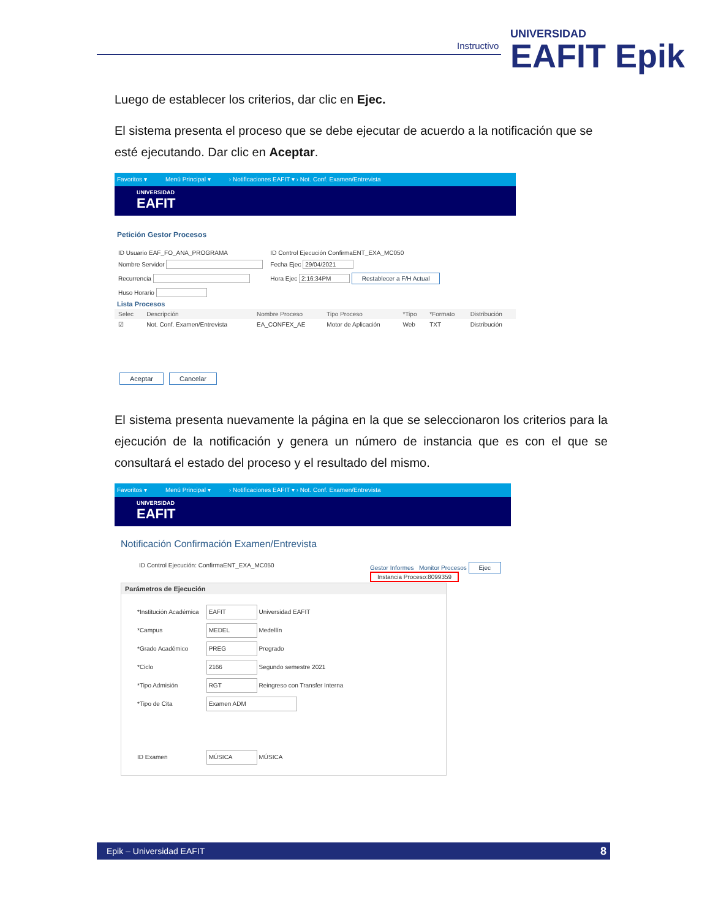Instructivo UNIVERSIDAD
EAFIT Epik
Luego de establecer los criterios, dar clic en Ejec.
El sistema presenta el proceso que se debe ejecutar de acuerdo a la notificación que se esté ejecutando. Dar clic en Aceptar.
Favoritos ▾ Menú Principal ▾ › Notificaciones EAFIT ▾ › Not. Conf. Examen/Entrevista
UNIVERSIDAD
EAFIT
Petición Gestor Procesos
| ID Usuario EAF_FO_ANA_PROGRAMA | ID Control Ejecución ConfirmaENT_EXA_MC050 |
| Nombre Servidor | Fecha Ejec 29/04/2021 |
| Recurrencia | Hora Ejec 2:16:34PM Restablecer a F/H Actual |
| Huso Horario | |
Lista Procesos
| Selec | Descripción | Nombre Proceso | Tipo Proceso | *Tipo | *Formato | Distribución |
| --- | --- | --- | --- | --- | --- | --- |
| ☑ | Not. Conf. Examen/Entrevista | EA_CONFEX_AE | Motor de Aplicación | Web | TXT | Distribución |
Aceptar Cancelar
El sistema presenta nuevamente la página en la que se seleccionaron los criterios para la ejecución de la notificación y genera un número de instancia que es con el que se consultará el estado del proceso y el resultado del mismo.
Favoritos ▾ Menú Principal ▾ › Notificaciones EAFIT ▾ › Not. Conf. Examen/Entrevista
UNIVERSIDAD
EAFIT
Notificación Confirmación Examen/Entrevista
ID Control Ejecución: ConfirmaENT_EXA_MC050 Gestor Informes Monitor Procesos Ejec
Instancia Proceso:8099359
Parámetros de Ejecución
| *Institución Académica | EAFIT Universidad EAFIT |
| *Campus | MEDEL Medellín |
| *Grado Académico | PREG Pregrado |
| *Ciclo | 2166 Segundo semestre 2021 |
| *Tipo Admisión | RGT Reingreso con Transfer Interna |
| *Tipo de Cita | Examen ADM |
| ID Examen | MÚSICA MÚSICA |
Epik – Universidad EAFIT 8